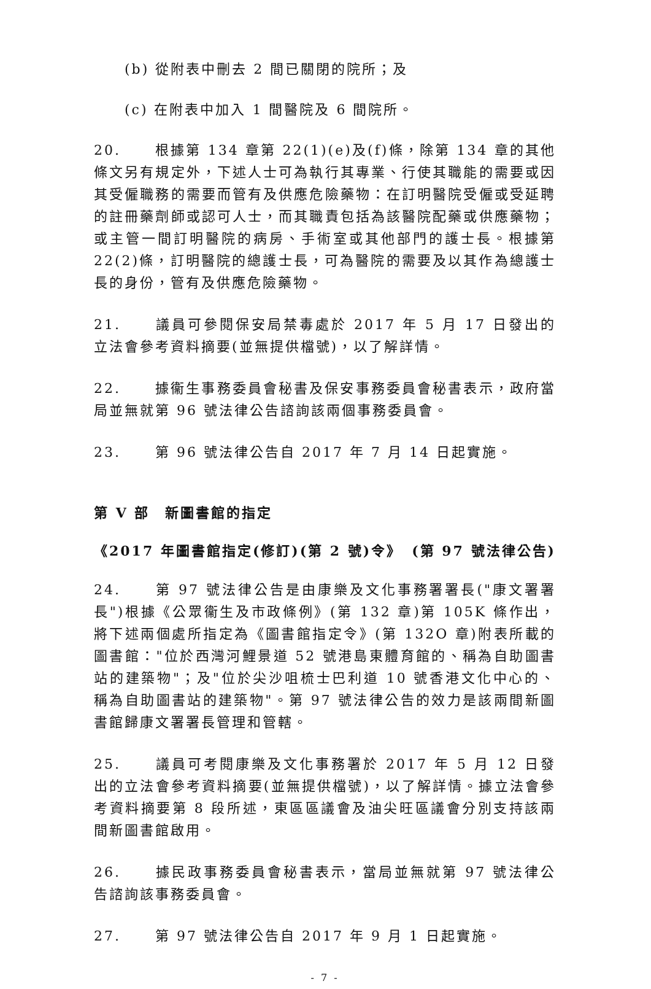(b) 從附表中刪去 2 間已關閉的院所；及
(c) 在附表中加入 1 間醫院及 6 間院所。
20. 根據第 134 章第 22(1)(e)及(f)條，除第 134 章的其他條文另有規定外，下述人士可為執行其專業、行使其職能的需要或因其受僱職務的需要而管有及供應危險藥物：在訂明醫院受僱或受延聘的註冊藥劑師或認可人士，而其職責包括為該醫院配藥或供應藥物；或主管一間訂明醫院的病房、手術室或其他部門的護士長。根據第 22(2)條，訂明醫院的總護士長，可為醫院的需要及以其作為總護士長的身份，管有及供應危險藥物。
21. 議員可參閱保安局禁毒處於 2017 年 5 月 17 日發出的立法會參考資料摘要(並無提供檔號)，以了解詳情。
22. 據衞生事務委員會秘書及保安事務委員會秘書表示，政府當局並無就第 96 號法律公告諮詢該兩個事務委員會。
23. 第 96 號法律公告自 2017 年 7 月 14 日起實施。
第 V 部　新圖書館的指定
《2017 年圖書館指定(修訂)(第 2 號)令》 (第 97 號法律公告)
24. 第 97 號法律公告是由康樂及文化事務署署長("康文署署長")根據《公眾衞生及市政條例》(第 132 章)第 105K 條作出，將下述兩個處所指定為《圖書館指定令》(第 132O 章)附表所載的圖書館："位於西灣河鯉景道 52 號港島東體育館的、稱為自助圖書站的建築物"；及"位於尖沙咀梳士巴利道 10 號香港文化中心的、稱為自助圖書站的建築物"。第 97 號法律公告的效力是該兩間新圖書館歸康文署署長管理和管轄。
25. 議員可考閱康樂及文化事務署於 2017 年 5 月 12 日發出的立法會參考資料摘要(並無提供檔號)，以了解詳情。據立法會參考資料摘要第 8 段所述，東區區議會及油尖旺區議會分別支持該兩間新圖書館啟用。
26. 據民政事務委員會秘書表示，當局並無就第 97 號法律公告諮詢該事務委員會。
27. 第 97 號法律公告自 2017 年 9 月 1 日起實施。
- 7 -